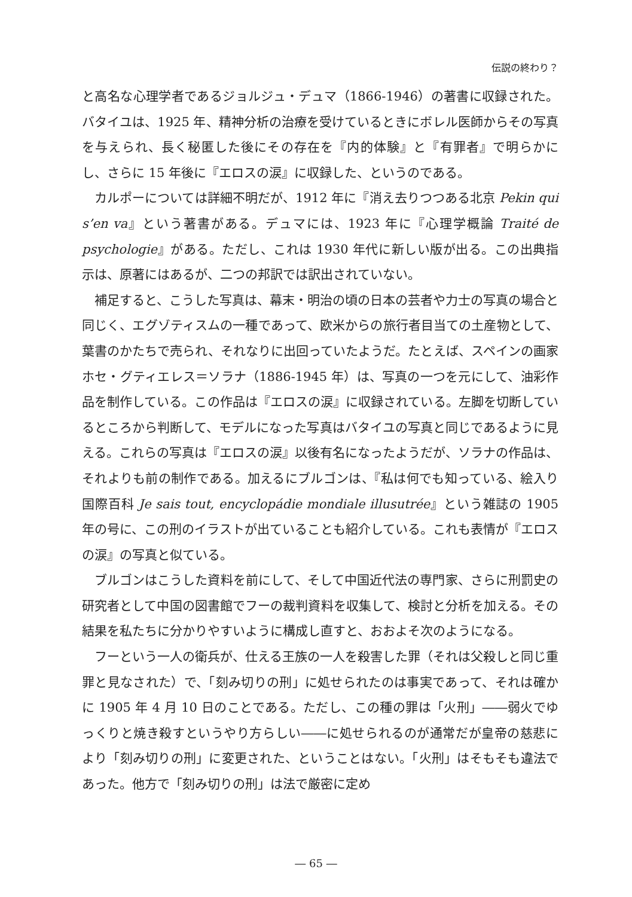伝説の終わり？
と高名な心理学者であるジョルジュ・デュマ（1866-1946）の著書に収録された。バタイユは、1925 年、精神分析の治療を受けているときにボレル医師からその写真を与えられ、長く秘匿した後にその存在を『内的体験』と『有罪者』で明らかにし、さらに 15 年後に『エロスの涙』に収録した、というのである。
カルポーについては詳細不明だが、1912 年に『消え去りつつある北京 Pekin qui s’en va』という著書がある。デュマには、1923 年に『心理学概論 Traité de psychologie』がある。ただし、これは 1930 年代に新しい版が出る。この出典指示は、原著にはあるが、二つの邦訳では訳出されていない。
補足すると、こうした写真は、幕末・明治の頃の日本の芸者や力士の写真の場合と同じく、エグゾティスムの一種であって、欧米からの旅行者目当ての土産物として、葉書のかたちで売られ、それなりに出回っていたようだ。たとえば、スペインの画家ホセ・グティエレス＝ソラナ（1886-1945 年）は、写真の一つを元にして、油彩作品を制作している。この作品は『エロスの涙』に収録されている。左脚を切断しているところから判断して、モデルになった写真はバタイユの写真と同じであるように見える。これらの写真は『エロスの涙』以後有名になったようだが、ソラナの作品は、それよりも前の制作である。加えるにブルゴンは、『私は何でも知っている、絵入り国際百科 Je sais tout, encyclopádie mondiale illusutrée』という雑誌の 1905 年の号に、この刑のイラストが出ていることも紹介している。これも表情が『エロスの涙』の写真と似ている。
ブルゴンはこうした資料を前にして、そして中国近代法の専門家、さらに刑罰史の研究者として中国の図書館でフーの裁判資料を収集して、検討と分析を加える。その結果を私たちに分かりやすいように構成し直すと、おおよそ次のようになる。
フーという一人の衛兵が、仕える王族の一人を殺害した罪（それは父殺しと同じ重罪と見なされた）で、「刻み切りの刑」に処せられたのは事実であって、それは確かに 1905 年 4 月 10 日のことである。ただし、この種の罪は「火刑」――弱火でゆっくりと焼き殺すというやり方らしい――に処せられるのが通常だが皇帝の慈悲により「刻み切りの刑」に変更された、ということはない。「火刑」はそもそも違法であった。他方で「刻み切りの刑」は法で厳密に定め
― 65 ―